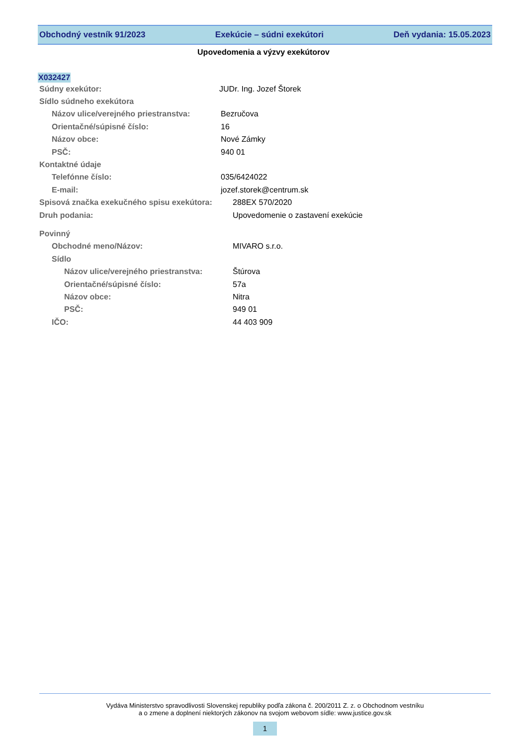Obchodný vestník 91/2023 Exekúcie – súdni exekútori Deň vydania: 15.05.2023
Upovedomenia a výzvy exekútorov
X032427
Súdny exekútor: JUDr. Ing. Jozef Štorek
Sídlo súdneho exekútora
Názov ulice/verejného priestranstva: Bezručova
Orientačné/súpisné číslo: 16
Názov obce: Nové Zámky
PSČ: 940 01
Kontaktné údaje
Telefónne číslo: 035/6424022
E-mail: jozef.storek@centrum.sk
Spisová značka exekučného spisu exekútora: 288EX 570/2020
Druh podania: Upovedomenie o zastavení exekúcie
Povinný
Obchodné meno/Názov: MIVARO s.r.o.
Sídlo
Názov ulice/verejného priestranstva: Štúrova
Orientačné/súpisné číslo: 57a
Názov obce: Nitra
PSČ: 949 01
IČO: 44 403 909
Vydáva Ministerstvo spravodlivosti Slovenskej republiky podľa zákona č. 200/2011 Z. z. o Obchodnom vestníku
a o zmene a doplnení niektorých zákonov na svojom webovom sídle: www.justice.gov.sk
1